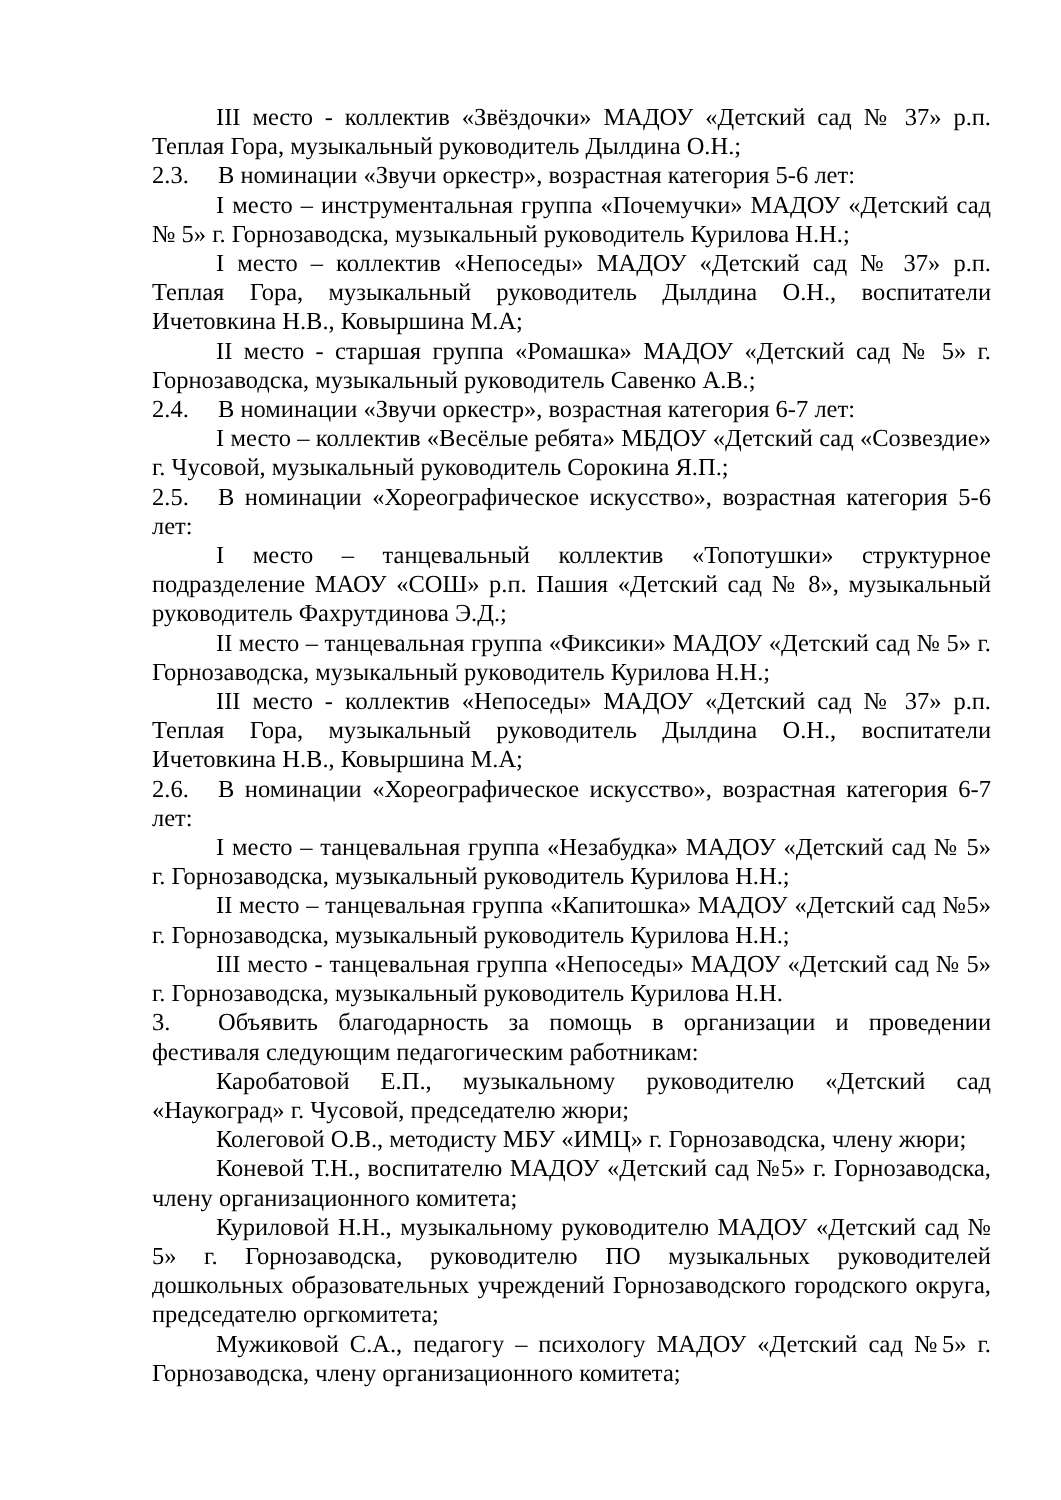III место - коллектив «Звёздочки» МАДОУ «Детский сад № 37» р.п. Теплая Гора, музыкальный руководитель Дылдина О.Н.;
2.3. В номинации «Звучи оркестр», возрастная категория 5-6 лет:
I место – инструментальная группа «Почемучки» МАДОУ «Детский сад № 5» г. Горнозаводска, музыкальный руководитель Курилова Н.Н.;
I место – коллектив «Непоседы» МАДОУ «Детский сад № 37» р.п. Теплая Гора, музыкальный руководитель Дылдина О.Н., воспитатели Ичетовкина Н.В., Ковыршина М.А;
II место - старшая группа «Ромашка» МАДОУ «Детский сад № 5» г. Горнозаводска, музыкальный руководитель Савенко А.В.;
2.4. В номинации «Звучи оркестр», возрастная категория 6-7 лет:
I место – коллектив «Весёлые ребята» МБДОУ «Детский сад «Созвездие» г. Чусовой, музыкальный руководитель Сорокина Я.П.;
2.5. В номинации «Хореографическое искусство», возрастная категория 5-6 лет:
I место – танцевальный коллектив «Топотушки» структурное подразделение МАОУ «СОШ» р.п. Пашия «Детский сад № 8», музыкальный руководитель Фахрутдинова Э.Д.;
II место – танцевальная группа «Фиксики» МАДОУ «Детский сад № 5» г. Горнозаводска, музыкальный руководитель Курилова Н.Н.;
III место - коллектив «Непоседы» МАДОУ «Детский сад № 37» р.п. Теплая Гора, музыкальный руководитель Дылдина О.Н., воспитатели Ичетовкина Н.В., Ковыршина М.А;
2.6. В номинации «Хореографическое искусство», возрастная категория 6-7 лет:
I место – танцевальная группа «Незабудка» МАДОУ «Детский сад № 5» г. Горнозаводска, музыкальный руководитель Курилова Н.Н.;
II место – танцевальная группа «Капитошка» МАДОУ «Детский сад №5» г. Горнозаводска, музыкальный руководитель Курилова Н.Н.;
III место - танцевальная группа «Непоседы» МАДОУ «Детский сад № 5» г. Горнозаводска, музыкальный руководитель Курилова Н.Н.
3. Объявить благодарность за помощь в организации и проведении фестиваля следующим педагогическим работникам:
Каробатовой Е.П., музыкальному руководителю «Детский сад «Наукоград» г. Чусовой, председателю жюри;
Колеговой О.В., методисту МБУ «ИМЦ» г. Горнозаводска, члену жюри;
Коневой Т.Н., воспитателю МАДОУ «Детский сад №5» г. Горнозаводска, члену организационного комитета;
Куриловой Н.Н., музыкальному руководителю МАДОУ «Детский сад № 5» г. Горнозаводска, руководителю ПО музыкальных руководителей дошкольных образовательных учреждений Горнозаводского городского округа, председателю оргкомитета;
Мужиковой С.А., педагогу – психологу МАДОУ «Детский сад №5» г. Горнозаводска, члену организационного комитета;